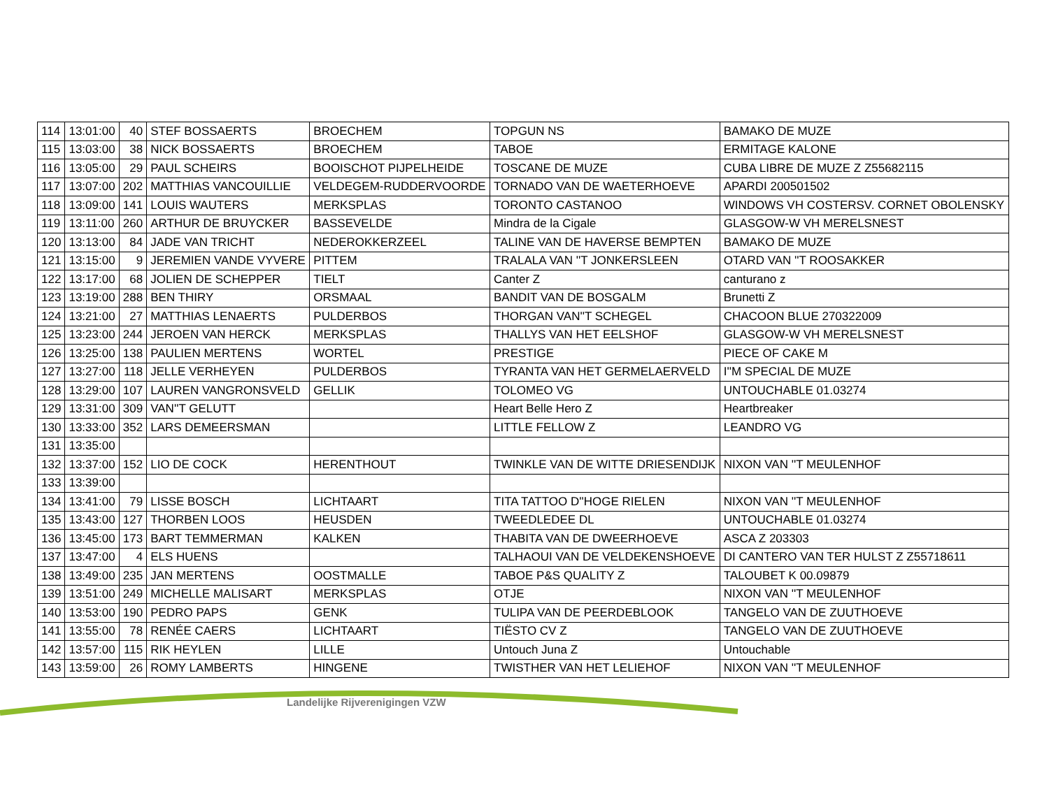| 114 | 13:01:00 | 40 | STEF BOSSAERTS | BROECHEM | TOPGUN NS | BAMAKO DE MUZE |
| 115 | 13:03:00 | 38 | NICK BOSSAERTS | BROECHEM | TABOE | ERMITAGE KALONE |
| 116 | 13:05:00 | 29 | PAUL SCHEIRS | BOOISCHOT PIJPELHEIDE | TOSCANE DE MUZE | CUBA LIBRE DE MUZE Z Z55682115 |
| 117 | 13:07:00 | 202 | MATTHIAS VANCOUILLIE | VELDEGEM-RUDDERVOORDE | TORNADO VAN DE WAETERHOEVE | APARDI 200501502 |
| 118 | 13:09:00 | 141 | LOUIS WAUTERS | MERKSPLAS | TORONTO CASTANOO | WINDOWS VH COSTERSV. CORNET OBOLENSKY |
| 119 | 13:11:00 | 260 | ARTHUR DE BRUYCKER | BASSEVELDE | Mindra de la Cigale | GLASGOW-W VH MERELSNEST |
| 120 | 13:13:00 | 84 | JADE VAN TRICHT | NEDEROKKERZEEL | TALINE VAN DE HAVERSE BEMPTEN | BAMAKO DE MUZE |
| 121 | 13:15:00 | 9 | JEREMIEN VANDE VYVERE | PITTEM | TRALALA VAN ''T JONKERSLEEN | OTARD VAN ''T ROOSAKKER |
| 122 | 13:17:00 | 68 | JOLIEN DE SCHEPPER | TIELT | Canter Z | canturano z |
| 123 | 13:19:00 | 288 | BEN THIRY | ORSMAAL | BANDIT VAN DE BOSGALM | Brunetti Z |
| 124 | 13:21:00 | 27 | MATTHIAS LENAERTS | PULDERBOS | THORGAN VAN''T SCHEGEL | CHACOON BLUE 270322009 |
| 125 | 13:23:00 | 244 | JEROEN VAN HERCK | MERKSPLAS | THALLYS VAN HET EELSHOF | GLASGOW-W VH MERELSNEST |
| 126 | 13:25:00 | 138 | PAULIEN MERTENS | WORTEL | PRESTIGE | PIECE OF CAKE M |
| 127 | 13:27:00 | 118 | JELLE VERHEYEN | PULDERBOS | TYRANTA VAN HET GERMELAERVELD | I''M SPECIAL DE MUZE |
| 128 | 13:29:00 | 107 | LAUREN VANGRONSVELD | GELLIK | TOLOMEO VG | UNTOUCHABLE 01.03274 |
| 129 | 13:31:00 | 309 | VAN''T GELUTT | | Heart Belle Hero Z | Heartbreaker |
| 130 | 13:33:00 | 352 | LARS DEMEERSMAN | | LITTLE FELLOW Z | LEANDRO VG |
| 131 | 13:35:00 | | | | | |
| 132 | 13:37:00 | 152 | LIO DE COCK | HERENTHOUT | TWINKLE VAN DE WITTE DRIESENDIJK | NIXON VAN ''T MEULENHOF |
| 133 | 13:39:00 | | | | | |
| 134 | 13:41:00 | 79 | LISSE BOSCH | LICHTAART | TITA TATTOO D''HOGE RIELEN | NIXON VAN ''T MEULENHOF |
| 135 | 13:43:00 | 127 | THORBEN LOOS | HEUSDEN | TWEEDLEDEE DL | UNTOUCHABLE 01.03274 |
| 136 | 13:45:00 | 173 | BART TEMMERMAN | KALKEN | THABITA VAN DE DWEERHOEVE | ASCA Z 203303 |
| 137 | 13:47:00 | 4 | ELS HUENS | | TALHAOUI VAN DE VELDEKENSHOEVE | DI CANTERO VAN TER HULST Z Z55718611 |
| 138 | 13:49:00 | 235 | JAN MERTENS | OOSTMALLE | TABOE P&S QUALITY Z | TALOUBET K 00.09879 |
| 139 | 13:51:00 | 249 | MICHELLE MALISART | MERKSPLAS | OTJE | NIXON VAN ''T MEULENHOF |
| 140 | 13:53:00 | 190 | PEDRO PAPS | GENK | TULIPA VAN DE PEERDEBLOOK | TANGELO VAN DE ZUUTHOEVE |
| 141 | 13:55:00 | 78 | RENÉE CAERS | LICHTAART | TIËSTO CV Z | TANGELO VAN DE ZUUTHOEVE |
| 142 | 13:57:00 | 115 | RIK HEYLEN | LILLE | Untouch Juna Z | Untouchable |
| 143 | 13:59:00 | 26 | ROMY LAMBERTS | HINGENE | TWISTHER VAN HET LELIEHOF | NIXON VAN ''T MEULENHOF |
Landelijke Rijverenigingen VZW